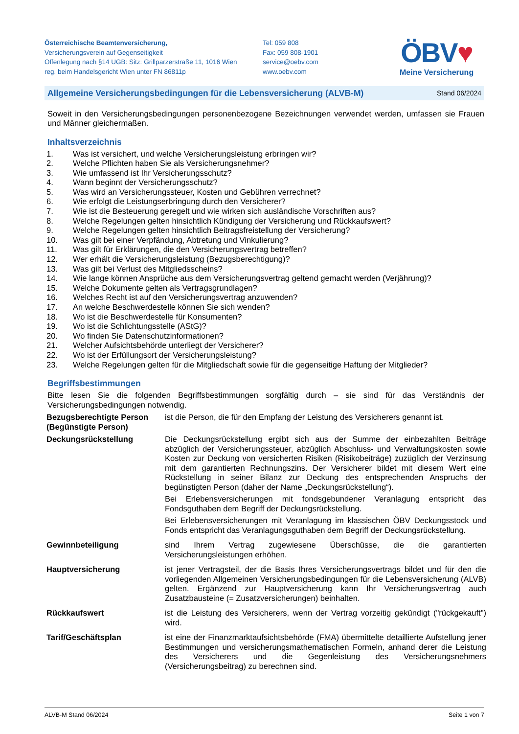Österreichische Beamtenversicherung,
Versicherungsverein auf Gegenseitigkeit
Offenlegung nach §14 UGB: Sitz: Grillparzerstraße 11, 1016 Wien
reg. beim Handelsgericht Wien unter FN 86811p
Tel: 059 808
Fax: 059 808-1901
service@oebv.com
www.oebv.com
ÖBV♥
Meine Versicherung
Allgemeine Versicherungsbedingungen für die Lebensversicherung (ALVB-M) Stand 06/2024
Soweit in den Versicherungsbedingungen personenbezogene Bezeichnungen verwendet werden, umfassen sie Frauen und Männer gleichermaßen.
Inhaltsverzeichnis
1. Was ist versichert, und welche Versicherungsleistung erbringen wir?
2. Welche Pflichten haben Sie als Versicherungsnehmer?
3. Wie umfassend ist Ihr Versicherungsschutz?
4. Wann beginnt der Versicherungsschutz?
5. Was wird an Versicherungssteuer, Kosten und Gebühren verrechnet?
6. Wie erfolgt die Leistungserbringung durch den Versicherer?
7. Wie ist die Besteuerung geregelt und wie wirken sich ausländische Vorschriften aus?
8. Welche Regelungen gelten hinsichtlich Kündigung der Versicherung und Rückkaufswert?
9. Welche Regelungen gelten hinsichtlich Beitragsfreistellung der Versicherung?
10. Was gilt bei einer Verpfändung, Abtretung und Vinkulierung?
11. Was gilt für Erklärungen, die den Versicherungsvertrag betreffen?
12. Wer erhält die Versicherungsleistung (Bezugsberechtigung)?
13. Was gilt bei Verlust des Mitgliedsscheins?
14. Wie lange können Ansprüche aus dem Versicherungsvertrag geltend gemacht werden (Verjährung)?
15. Welche Dokumente gelten als Vertragsgrundlagen?
16. Welches Recht ist auf den Versicherungsvertrag anzuwenden?
17. An welche Beschwerdestelle können Sie sich wenden?
18. Wo ist die Beschwerdestelle für Konsumenten?
19. Wo ist die Schlichtungsstelle (AStG)?
20. Wo finden Sie Datenschutzinformationen?
21. Welcher Aufsichtsbehörde unterliegt der Versicherer?
22. Wo ist der Erfüllungsort der Versicherungsleistung?
23. Welche Regelungen gelten für die Mitgliedschaft sowie für die gegenseitige Haftung der Mitglieder?
Begriffsbestimmungen
Bitte lesen Sie die folgenden Begriffsbestimmungen sorgfältig durch – sie sind für das Verständnis der Versicherungsbedingungen notwendig.
Bezugsberechtigte Person (Begünstigte Person)
ist die Person, die für den Empfang der Leistung des Versicherers genannt ist.
Deckungsrückstellung
Die Deckungsrückstellung ergibt sich aus der Summe der einbezahlten Beiträge abzüglich der Versicherungssteuer, abzüglich Abschluss- und Verwaltungskosten sowie Kosten zur Deckung von versicherten Risiken (Risikobeiträge) zuzüglich der Verzinsung mit dem garantierten Rechnungszins. Der Versicherer bildet mit diesem Wert eine Rückstellung in seiner Bilanz zur Deckung des entsprechenden Anspruchs der begünstigten Person (daher der Name „Deckungsrückstellung“).
Bei Erlebensversicherungen mit fondsgebundener Veranlagung entspricht das Fondsguthaben dem Begriff der Deckungsrückstellung.
Bei Erlebensversicherungen mit Veranlagung im klassischen ÖBV Deckungsstock und Fonds entspricht das Veranlagungsguthaben dem Begriff der Deckungsrückstellung.
Gewinnbeteiligung
sind Ihrem Vertrag zugewiesene Überschüsse, die die garantierten Versicherungsleistungen erhöhen.
Hauptversicherung
ist jener Vertragsteil, der die Basis Ihres Versicherungsvertrags bildet und für den die vorliegenden Allgemeinen Versicherungsbedingungen für die Lebensversicherung (ALVB) gelten. Ergänzend zur Hauptversicherung kann Ihr Versicherungsvertrag auch Zusatzbausteine (= Zusatzversicherungen) beinhalten.
Rückkaufswert
ist die Leistung des Versicherers, wenn der Vertrag vorzeitig gekündigt ("rückgekauft") wird.
Tarif/Geschäftsplan
ist eine der Finanzmarktaufsichtsbehörde (FMA) übermittelte detaillierte Aufstellung jener Bestimmungen und versicherungsmathematischen Formeln, anhand derer die Leistung des Versicherers und die Gegenleistung des Versicherungsnehmers (Versicherungsbeitrag) zu berechnen sind.
ALVB-M Stand 06/2024 Seite 1 von 7